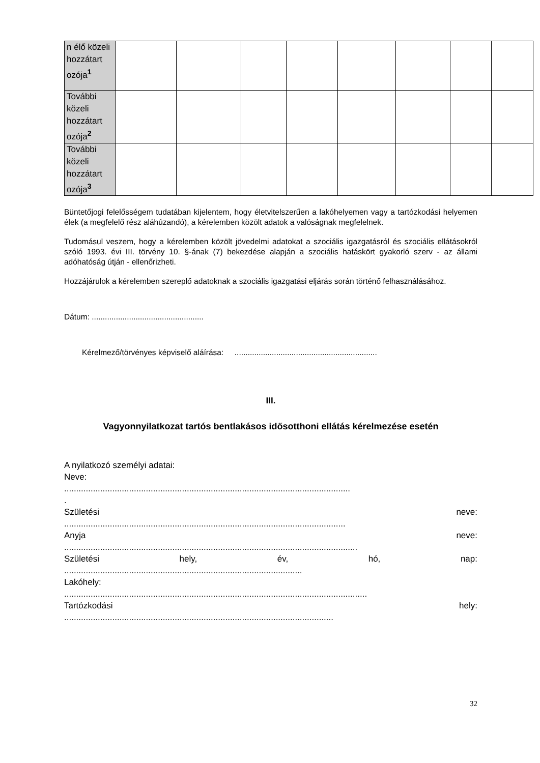| n élő közeli hozzátart ozója<sup>1</sup> | | | | | | | | |
| További közeli hozzátart ozója<sup>2</sup> | | | | | | | | |
| További közeli hozzátart ozója<sup>3</sup> | | | | | | | | |
Büntetőjogi felelősségem tudatában kijelentem, hogy életvitelszerűen a lakóhelyemen vagy a tartózkodási helyemen élek (a megfelelő rész aláhúzandó), a kérelemben közölt adatok a valóságnak megfelelnek.
Tudomásul veszem, hogy a kérelemben közölt jövedelmi adatokat a szociális igazgatásról és szociális ellátásokról szóló 1993. évi III. törvény 10. §-ának (7) bekezdése alapján a szociális hatáskört gyakorló szerv - az állami adóhatóság útján - ellenőrizheti.
Hozzájárulok a kérelemben szereplő adatoknak a szociális igazgatási eljárás során történő felhasználásához.
Dátum: ...................................................
Kérelmező/törvényes képviselő aláírása: .................................................................
III.
Vagyonnyilatkozat tartós bentlakásos idősotthoni ellátás kérelmezése esetén
A nyilatkozó személyi adatai:
Neve:
.......................................................................................................................
.
Születési neve:
.....................................................................................................................
Anyja neve:
..........................................................................................................................
Születési hely, év, hó, nap:
...................................................................................................
Lakóhely:
..............................................................................................................................
Tartózkodási hely:
................................................................................................................
32